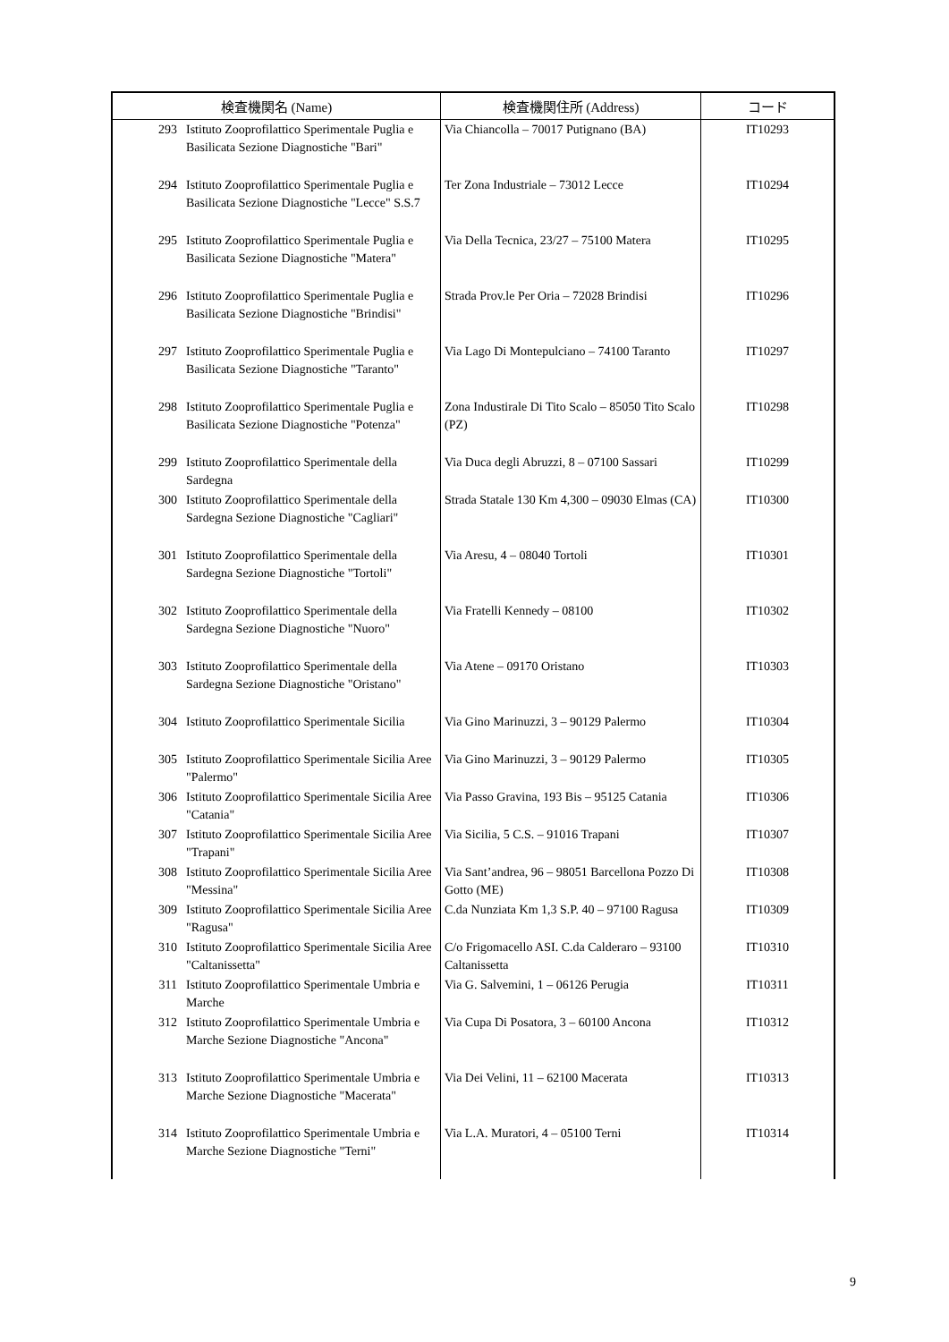| 検査機関名 (Name) | | 検査機関住所 (Address) | コード |
| --- | --- | --- | --- |
| 293 | Istituto Zooprofilattico Sperimentale Puglia e Basilicata Sezione Diagnostiche "Bari" | Via Chiancolla – 70017 Putignano (BA) | IT10293 |
| 294 | Istituto Zooprofilattico Sperimentale Puglia e Basilicata Sezione Diagnostiche "Lecce" S.S.7 | Ter Zona Industriale – 73012 Lecce | IT10294 |
| 295 | Istituto Zooprofilattico Sperimentale Puglia e Basilicata Sezione Diagnostiche "Matera" | Via Della Tecnica, 23/27 – 75100 Matera | IT10295 |
| 296 | Istituto Zooprofilattico Sperimentale Puglia e Basilicata Sezione Diagnostiche "Brindisi" | Strada Prov.le Per Oria – 72028 Brindisi | IT10296 |
| 297 | Istituto Zooprofilattico Sperimentale Puglia e Basilicata Sezione Diagnostiche "Taranto" | Via Lago Di Montepulciano – 74100 Taranto | IT10297 |
| 298 | Istituto Zooprofilattico Sperimentale Puglia e Basilicata Sezione Diagnostiche "Potenza" | Zona Industirale Di Tito Scalo – 85050 Tito Scalo (PZ) | IT10298 |
| 299 | Istituto Zooprofilattico Sperimentale della Sardegna | Via Duca degli Abruzzi, 8 – 07100 Sassari | IT10299 |
| 300 | Istituto Zooprofilattico Sperimentale della Sardegna Sezione Diagnostiche "Cagliari" | Strada Statale 130 Km 4,300 – 09030 Elmas (CA) | IT10300 |
| 301 | Istituto Zooprofilattico Sperimentale della Sardegna Sezione Diagnostiche "Tortoli" | Via Aresu, 4 – 08040 Tortoli | IT10301 |
| 302 | Istituto Zooprofilattico Sperimentale della Sardegna Sezione Diagnostiche "Nuoro" | Via Fratelli Kennedy – 08100 | IT10302 |
| 303 | Istituto Zooprofilattico Sperimentale della Sardegna Sezione Diagnostiche "Oristano" | Via Atene – 09170 Oristano | IT10303 |
| 304 | Istituto Zooprofilattico Sperimentale Sicilia | Via Gino Marinuzzi, 3 – 90129 Palermo | IT10304 |
| 305 | Istituto Zooprofilattico Sperimentale Sicilia Aree "Palermo" | Via Gino Marinuzzi, 3 – 90129 Palermo | IT10305 |
| 306 | Istituto Zooprofilattico Sperimentale Sicilia Aree "Catania" | Via Passo Gravina, 193 Bis – 95125 Catania | IT10306 |
| 307 | Istituto Zooprofilattico Sperimentale Sicilia Aree "Trapani" | Via Sicilia, 5 C.S. – 91016 Trapani | IT10307 |
| 308 | Istituto Zooprofilattico Sperimentale Sicilia Aree "Messina" | Via Sant’andrea, 96 – 98051 Barcellona Pozzo Di Gotto (ME) | IT10308 |
| 309 | Istituto Zooprofilattico Sperimentale Sicilia Aree "Ragusa" | C.da Nunziata Km 1,3 S.P. 40 – 97100 Ragusa | IT10309 |
| 310 | Istituto Zooprofilattico Sperimentale Sicilia Aree "Caltanissetta" | C/o Frigomacello ASI. C.da Calderaro – 93100 Caltanissetta | IT10310 |
| 311 | Istituto Zooprofilattico Sperimentale Umbria e Marche | Via G. Salvemini, 1 – 06126 Perugia | IT10311 |
| 312 | Istituto Zooprofilattico Sperimentale Umbria e Marche Sezione Diagnostiche "Ancona" | Via Cupa Di Posatora, 3 – 60100 Ancona | IT10312 |
| 313 | Istituto Zooprofilattico Sperimentale Umbria e Marche Sezione Diagnostiche "Macerata" | Via Dei Velini, 11 – 62100 Macerata | IT10313 |
| 314 | Istituto Zooprofilattico Sperimentale Umbria e Marche Sezione Diagnostiche "Terni" | Via L.A. Muratori, 4 – 05100 Terni | IT10314 |
9